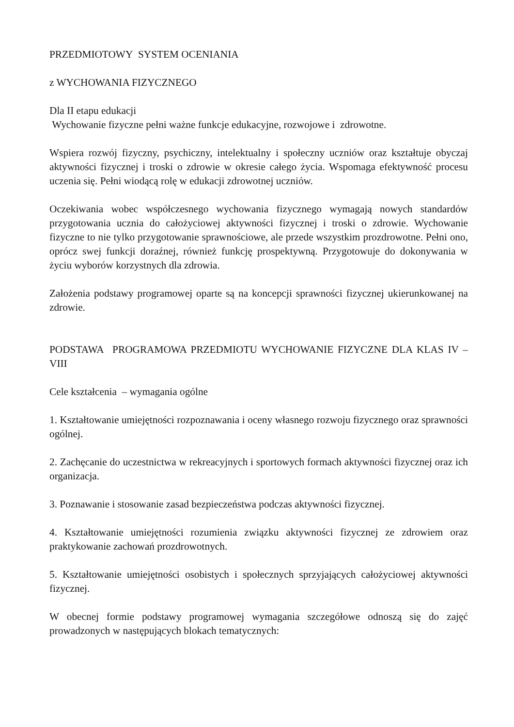PRZEDMIOTOWY SYSTEM OCENIANIA
z WYCHOWANIA FIZYCZNEGO
Dla II etapu edukacji
Wychowanie fizyczne pełni ważne funkcje edukacyjne, rozwojowe i zdrowotne.
Wspiera rozwój fizyczny, psychiczny, intelektualny i społeczny uczniów oraz kształtuje obyczaj aktywności fizycznej i troski o zdrowie w okresie całego życia. Wspomaga efektywność procesu uczenia się. Pełni wiodącą rolę w edukacji zdrowotnej uczniów.
Oczekiwania wobec współczesnego wychowania fizycznego wymagają nowych standardów przygotowania ucznia do całożyciowej aktywności fizycznej i troski o zdrowie. Wychowanie fizyczne to nie tylko przygotowanie sprawnościowe, ale przede wszystkim prozdrowotne. Pełni ono, oprócz swej funkcji doraźnej, również funkcję prospektywną. Przygotowuje do dokonywania w życiu wyborów korzystnych dla zdrowia.
Założenia podstawy programowej oparte są na koncepcji sprawności fizycznej ukierunkowanej na zdrowie.
PODSTAWA PROGRAMOWA PRZEDMIOTU WYCHOWANIE FIZYCZNE DLA KLAS IV – VIII
Cele kształcenia – wymagania ogólne
1. Kształtowanie umiejętności rozpoznawania i oceny własnego rozwoju fizycznego oraz sprawności ogólnej.
2. Zachęcanie do uczestnictwa w rekreacyjnych i sportowych formach aktywności fizycznej oraz ich organizacja.
3. Poznawanie i stosowanie zasad bezpieczeństwa podczas aktywności fizycznej.
4. Kształtowanie umiejętności rozumienia związku aktywności fizycznej ze zdrowiem oraz praktykowanie zachowań prozdrowotnych.
5. Kształtowanie umiejętności osobistych i społecznych sprzyjających całożyciowej aktywności fizycznej.
W obecnej formie podstawy programowej wymagania szczegółowe odnoszą się do zajęć prowadzonych w następujących blokach tematycznych: